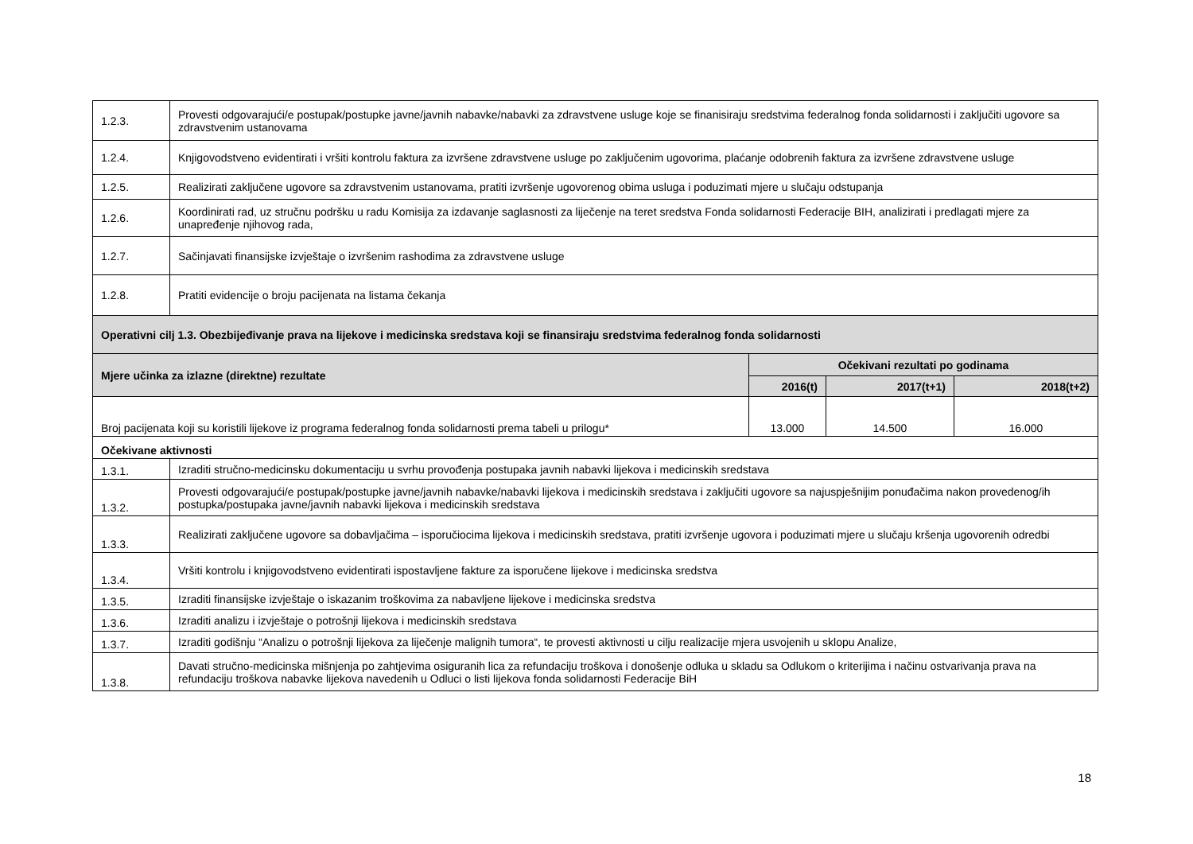| 1.2.3. | Provesti odgovarajući/e postupak/postupke javne/javnih nabavke/nabavki za zdravstvene usluge koje se finanisiraju sredstvima federalnog fonda solidarnosti i zaključiti ugovore sa zdravstvenim ustanovama | | | |
| 1.2.4. | Knjigovodstveno evidentirati i vršiti kontrolu faktura za izvršene zdravstvene usluge po zaključenim ugovorima, plaćanje odobrenih faktura za izvršene zdravstvene usluge | | | |
| 1.2.5. | Realizirati zaključene ugovore sa zdravstvenim ustanovama, pratiti izvršenje ugovorenog obima usluga i poduzimati mjere u slučaju odstupanja | | | |
| 1.2.6. | Koordinirati rad, uz stručnu podršku u radu Komisija za izdavanje saglasnosti za liječenje na teret sredstva Fonda solidarnosti Federacije BIH, analizirati i predlagati mjere za unapređenje njihovog rada, | | | |
| 1.2.7. | Sačinjavati finansijske izvještaje o izvršenim rashodima za zdravstvene usluge | | | |
| 1.2.8. | Pratiti evidencije o broju pacijenata na listama čekanja | | | |
| Operativni cilj 1.3. Obezbijeđivanje prava na lijekove i medicinska sredstava koji se finansiraju sredstvima federalnog fonda solidarnosti | | | | |
| Mjere učinka za izlazne (direktne) rezultate | | Očekivani rezultati po godinama | | |
| | | 2016(t) | 2017(t+1) | 2018(t+2) |
| Broj pacijenata koji su koristili lijekove iz programa federalnog fonda solidarnosti prema tabeli u prilogu* | | 13.000 | 14.500 | 16.000 |
| Očekivane aktivnosti | | | | |
| 1.3.1. | Izraditi stručno-medicinsku dokumentaciju u svrhu provođenja postupaka javnih nabavki lijekova i medicinskih sredstava | | | |
| 1.3.2. | Provesti odgovarajući/e postupak/postupke javne/javnih nabavke/nabavki lijekova i medicinskih sredstava i zaključiti ugovore sa najuspješnijim ponuđačima nakon provedenog/ih postupka/postupaka javne/javnih nabavki lijekova i medicinskih sredstava | | | |
| 1.3.3. | Realizirati zaključene ugovore sa dobavljačima – isporučiocima lijekova i medicinskih sredstava, pratiti izvršenje ugovora i poduzimati mjere u slučaju kršenja ugovorenih odredbi | | | |
| 1.3.4. | Vršiti kontrolu i knjigovodstveno evidentirati ispostavljene fakture za isporučene lijekove i medicinska sredstva | | | |
| 1.3.5. | Izraditi finansijske izvještaje o iskazanim troškovima za nabavljene lijekove i medicinska sredstva | | | |
| 1.3.6. | Izraditi analizu i izvještaje o potrošnji lijekova i medicinskih sredstava | | | |
| 1.3.7. | Izraditi godišnju “Analizu o potrošnji lijekova za liječenje malignih tumora“, te provesti aktivnosti u cilju realizacije mjera usvojenih u sklopu Analize, | | | |
| 1.3.8. | Davati stručno-medicinska mišnjenja po zahtjevima osiguranih lica za refundaciju troškova i donošenje odluka u skladu sa Odlukom o kriterijima i načinu ostvarivanja prava na refundaciju troškova nabavke lijekova navedenih u Odluci o listi lijekova fonda solidarnosti Federacije BiH | | | |
18